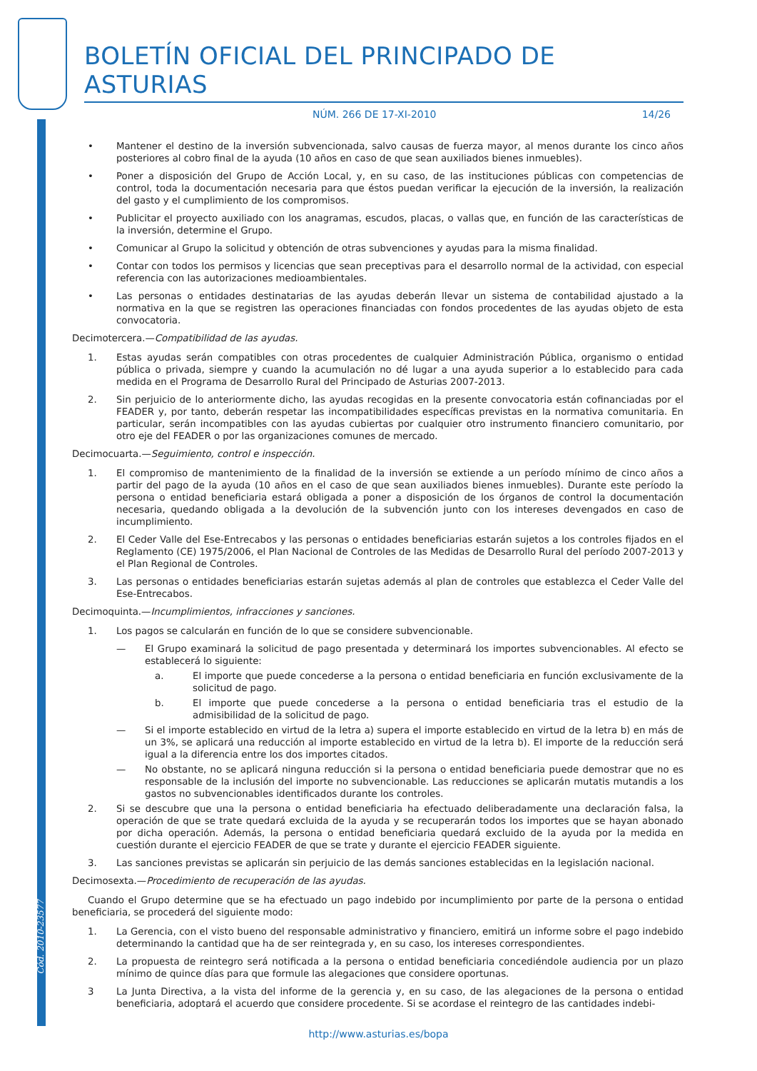Cód. 2010-23577
BOLETÍN OFICIAL DEL PRINCIPADO DE ASTURIAS
NÚM. 266 DE 17-XI-2010 14/26
• Mantener el destino de la inversión subvencionada, salvo causas de fuerza mayor, al menos durante los cinco años posteriores al cobro final de la ayuda (10 años en caso de que sean auxiliados bienes inmuebles).
• Poner a disposición del Grupo de Acción Local, y, en su caso, de las instituciones públicas con competencias de control, toda la documentación necesaria para que éstos puedan verificar la ejecución de la inversión, la realización del gasto y el cumplimiento de los compromisos.
• Publicitar el proyecto auxiliado con los anagramas, escudos, placas, o vallas que, en función de las características de la inversión, determine el Grupo.
• Comunicar al Grupo la solicitud y obtención de otras subvenciones y ayudas para la misma finalidad.
• Contar con todos los permisos y licencias que sean preceptivas para el desarrollo normal de la actividad, con especial referencia con las autorizaciones medioambientales.
• Las personas o entidades destinatarias de las ayudas deberán llevar un sistema de contabilidad ajustado a la normativa en la que se registren las operaciones financiadas con fondos procedentes de las ayudas objeto de esta convocatoria.
Decimotercera.—Compatibilidad de las ayudas.
1. Estas ayudas serán compatibles con otras procedentes de cualquier Administración Pública, organismo o entidad pública o privada, siempre y cuando la acumulación no dé lugar a una ayuda superior a lo establecido para cada medida en el Programa de Desarrollo Rural del Principado de Asturias 2007-2013.
2. Sin perjuicio de lo anteriormente dicho, las ayudas recogidas en la presente convocatoria están cofinanciadas por el FEADER y, por tanto, deberán respetar las incompatibilidades específicas previstas en la normativa comunitaria. En particular, serán incompatibles con las ayudas cubiertas por cualquier otro instrumento financiero comunitario, por otro eje del FEADER o por las organizaciones comunes de mercado.
Decimocuarta.—Seguimiento, control e inspección.
1. El compromiso de mantenimiento de la finalidad de la inversión se extiende a un período mínimo de cinco años a partir del pago de la ayuda (10 años en el caso de que sean auxiliados bienes inmuebles). Durante este período la persona o entidad beneficiaria estará obligada a poner a disposición de los órganos de control la documentación necesaria, quedando obligada a la devolución de la subvención junto con los intereses devengados en caso de incumplimiento.
2. El Ceder Valle del Ese-Entrecabos y las personas o entidades beneficiarias estarán sujetos a los controles fijados en el Reglamento (CE) 1975/2006, el Plan Nacional de Controles de las Medidas de Desarrollo Rural del período 2007-2013 y el Plan Regional de Controles.
3. Las personas o entidades beneficiarias estarán sujetas además al plan de controles que establezca el Ceder Valle del Ese-Entrecabos.
Decimoquinta.—Incumplimientos, infracciones y sanciones.
1. Los pagos se calcularán en función de lo que se considere subvencionable.
— El Grupo examinará la solicitud de pago presentada y determinará los importes subvencionables. Al efecto se establecerá lo siguiente:
a. El importe que puede concederse a la persona o entidad beneficiaria en función exclusivamente de la solicitud de pago.
b. El importe que puede concederse a la persona o entidad beneficiaria tras el estudio de la admisibilidad de la solicitud de pago.
— Si el importe establecido en virtud de la letra a) supera el importe establecido en virtud de la letra b) en más de un 3%, se aplicará una reducción al importe establecido en virtud de la letra b). El importe de la reducción será igual a la diferencia entre los dos importes citados.
— No obstante, no se aplicará ninguna reducción si la persona o entidad beneficiaria puede demostrar que no es responsable de la inclusión del importe no subvencionable. Las reducciones se aplicarán mutatis mutandis a los gastos no subvencionables identificados durante los controles.
2. Si se descubre que una la persona o entidad beneficiaria ha efectuado deliberadamente una declaración falsa, la operación de que se trate quedará excluida de la ayuda y se recuperarán todos los importes que se hayan abonado por dicha operación. Además, la persona o entidad beneficiaria quedará excluido de la ayuda por la medida en cuestión durante el ejercicio FEADER de que se trate y durante el ejercicio FEADER siguiente.
3. Las sanciones previstas se aplicarán sin perjuicio de las demás sanciones establecidas en la legislación nacional.
Decimosexta.—Procedimiento de recuperación de las ayudas.
Cuando el Grupo determine que se ha efectuado un pago indebido por incumplimiento por parte de la persona o entidad beneficiaria, se procederá del siguiente modo:
1. La Gerencia, con el visto bueno del responsable administrativo y financiero, emitirá un informe sobre el pago indebido determinando la cantidad que ha de ser reintegrada y, en su caso, los intereses correspondientes.
2. La propuesta de reintegro será notificada a la persona o entidad beneficiaria concediéndole audiencia por un plazo mínimo de quince días para que formule las alegaciones que considere oportunas.
3 La Junta Directiva, a la vista del informe de la gerencia y, en su caso, de las alegaciones de la persona o entidad beneficiaria, adoptará el acuerdo que considere procedente. Si se acordase el reintegro de las cantidades indebi-
http://www.asturias.es/bopa